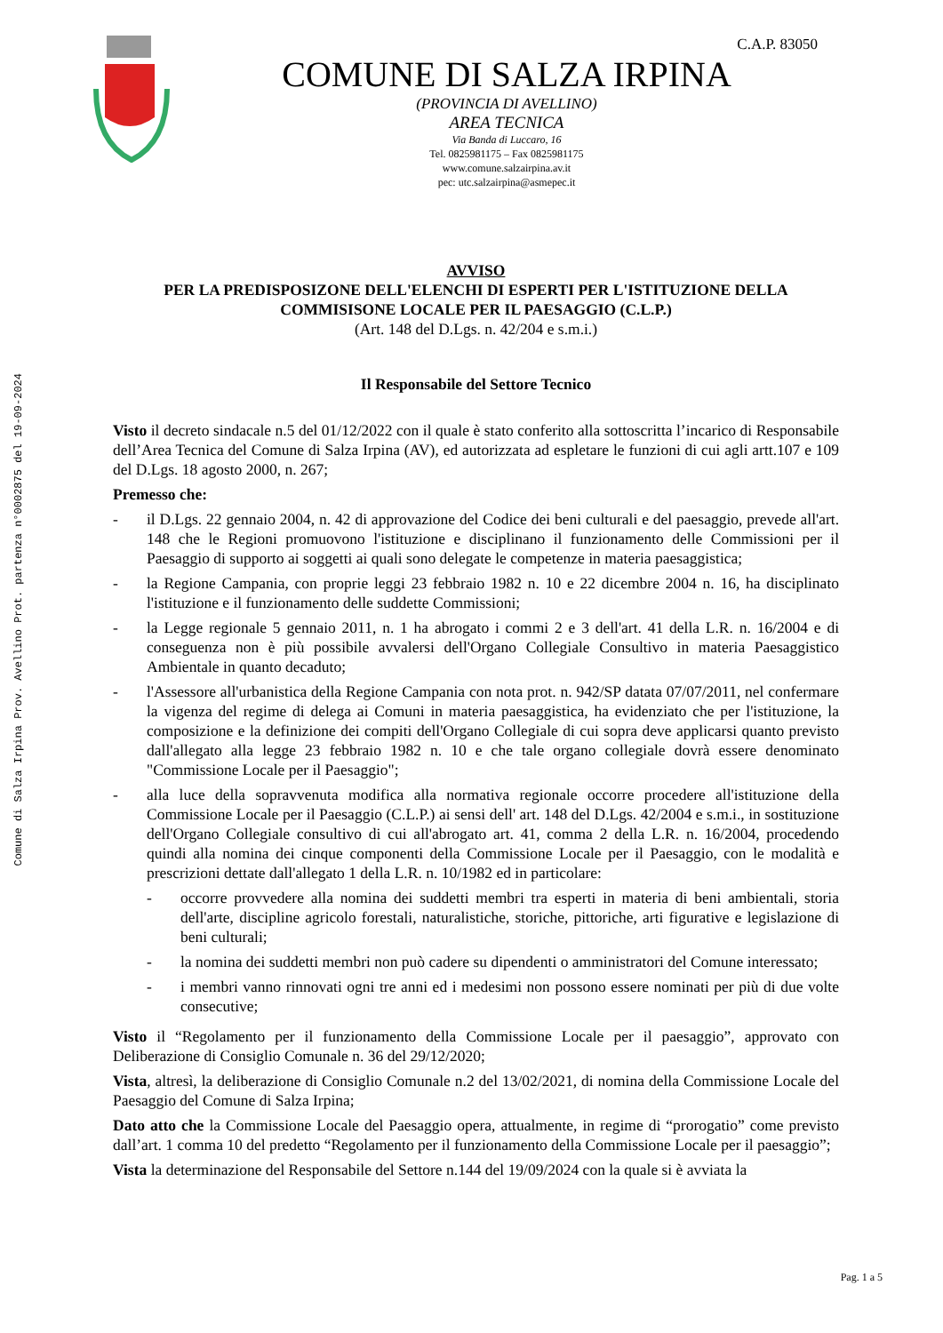Comune di Salza Irpina Prov. Avellino Prot. partenza n°0002875 del 19-09-2024
C.A.P. 83050
COMUNE DI SALZA IRPINA
(PROVINCIA DI AVELLINO)
AREA TECNICA
Via Banda di Luccaro, 16
Tel. 0825981175 – Fax 0825981175
www.comune.salzairpina.av.it
pec: utc.salzairpina@asmepec.it
AVVISO
PER LA PREDISPOSIZONE DELL'ELENCHI DI ESPERTI PER L'ISTITUZIONE DELLA COMMISISONE LOCALE PER IL PAESAGGIO (C.L.P.)
(Art. 148 del D.Lgs. n. 42/204 e s.m.i.)
Il Responsabile del Settore Tecnico
Visto il decreto sindacale n.5 del 01/12/2022 con il quale è stato conferito alla sottoscritta l’incarico di Responsabile dell’Area Tecnica del Comune di Salza Irpina (AV), ed autorizzata ad espletare le funzioni di cui agli artt.107 e 109 del D.Lgs. 18 agosto 2000, n. 267;
Premesso che:
- il D.Lgs. 22 gennaio 2004, n. 42 di approvazione del Codice dei beni culturali e del paesaggio, prevede all'art. 148 che le Regioni promuovono l'istituzione e disciplinano il funzionamento delle Commissioni per il Paesaggio di supporto ai soggetti ai quali sono delegate le competenze in materia paesaggistica;
- la Regione Campania, con proprie leggi 23 febbraio 1982 n. 10 e 22 dicembre 2004 n. 16, ha disciplinato l'istituzione e il funzionamento delle suddette Commissioni;
- la Legge regionale 5 gennaio 2011, n. 1 ha abrogato i commi 2 e 3 dell'art. 41 della L.R. n. 16/2004 e di conseguenza non è più possibile avvalersi dell'Organo Collegiale Consultivo in materia Paesaggistico Ambientale in quanto decaduto;
- l'Assessore all'urbanistica della Regione Campania con nota prot. n. 942/SP datata 07/07/2011, nel confermare la vigenza del regime di delega ai Comuni in materia paesaggistica, ha evidenziato che per l'istituzione, la composizione e la definizione dei compiti dell'Organo Collegiale di cui sopra deve applicarsi quanto previsto dall'allegato alla legge 23 febbraio 1982 n. 10 e che tale organo collegiale dovrà essere denominato "Commissione Locale per il Paesaggio";
- alla luce della sopravvenuta modifica alla normativa regionale occorre procedere all'istituzione della Commissione Locale per il Paesaggio (C.L.P.) ai sensi dell' art. 148 del D.Lgs. 42/2004 e s.m.i., in sostituzione dell'Organo Collegiale consultivo di cui all'abrogato art. 41, comma 2 della L.R. n. 16/2004, procedendo quindi alla nomina dei cinque componenti della Commissione Locale per il Paesaggio, con le modalità e prescrizioni dettate dall'allegato 1 della L.R. n. 10/1982 ed in particolare:
- occorre provvedere alla nomina dei suddetti membri tra esperti in materia di beni ambientali, storia dell'arte, discipline agricolo forestali, naturalistiche, storiche, pittoriche, arti figurative e legislazione di beni culturali;
- la nomina dei suddetti membri non può cadere su dipendenti o amministratori del Comune interessato;
- i membri vanno rinnovati ogni tre anni ed i medesimi non possono essere nominati per più di due volte consecutive;
Visto il “Regolamento per il funzionamento della Commissione Locale per il paesaggio”, approvato con Deliberazione di Consiglio Comunale n. 36 del 29/12/2020;
Vista, altresì, la deliberazione di Consiglio Comunale n.2 del 13/02/2021, di nomina della Commissione Locale del Paesaggio del Comune di Salza Irpina;
Dato atto che la Commissione Locale del Paesaggio opera, attualmente, in regime di “prorogatio” come previsto dall’art. 1 comma 10 del predetto “Regolamento per il funzionamento della Commissione Locale per il paesaggio”;
Vista la determinazione del Responsabile del Settore n.144 del 19/09/2024 con la quale si è avviata la
Pag. 1 a 5